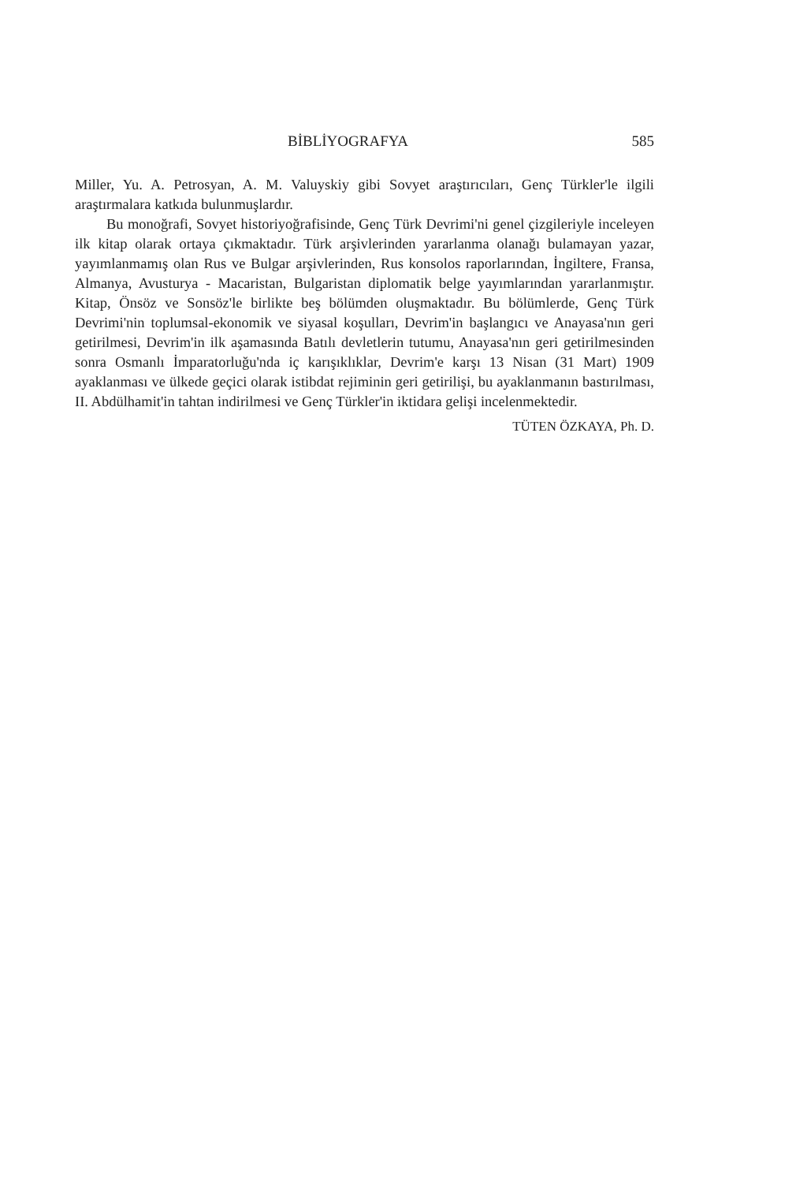BİBLİYOGRAFYA 585
Miller, Yu. A. Petrosyan, A. M. Valuyskiy gibi Sovyet araştırıcıları, Genç Türkler'le ilgili araştırmalara katkıda bulunmuşlardır.
Bu monoğrafi, Sovyet historiyoğrafisinde, Genç Türk Devrimi'ni genel çizgileriyle inceleyen ilk kitap olarak ortaya çıkmaktadır. Türk arşivlerinden yararlanma olanağı bulamayan yazar, yayımlanmamış olan Rus ve Bulgar arşivlerinden, Rus konsolos raporlarından, İngiltere, Fransa, Almanya, Avusturya - Macaristan, Bulgaristan diplomatik belge yayımlarından yararlanmıştır. Kitap, Önsöz ve Sonsöz'le birlikte beş bölümden oluşmaktadır. Bu bölümlerde, Genç Türk Devrimi'nin toplumsal-ekonomik ve siyasal koşulları, Devrim'in başlangıcı ve Anayasa'nın geri getirilmesi, Devrim'in ilk aşamasında Batılı devletlerin tutumu, Anayasa'nın geri getirilmesinden sonra Osmanlı İmparatorluğu'nda iç karışıklıklar, Devrim'e karşı 13 Nisan (31 Mart) 1909 ayaklanması ve ülkede geçici olarak istibdat rejiminin geri getirilişi, bu ayaklanmanın bastırılması, II. Abdülhamit'in tahtan indirilmesi ve Genç Türkler'in iktidara gelişi incelenmektedir.
TÜTEN ÖZKAYA, Ph. D.